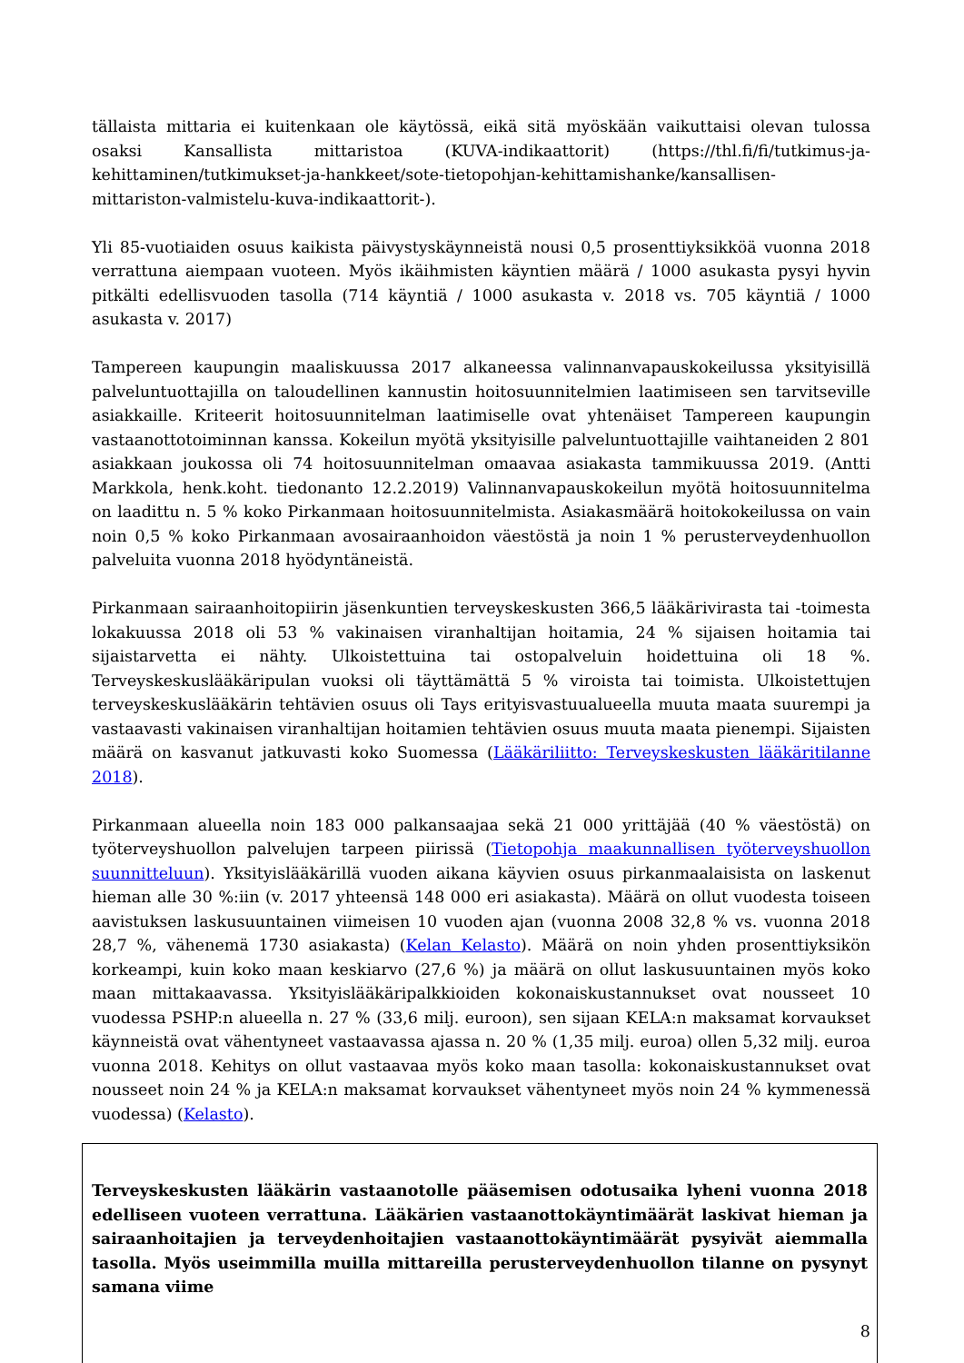tällaista mittaria ei kuitenkaan ole käytössä, eikä sitä myöskään vaikuttaisi olevan tulossa osaksi Kansallista mittaristoa (KUVA-indikaattorit) (https://thl.fi/fi/tutkimus-ja-kehittaminen/tutkimukset-ja-hankkeet/sote-tietopohjan-kehittamishanke/kansallisen-mittariston-valmistelu-kuva-indikaattorit-).
Yli 85-vuotiaiden osuus kaikista päivystyskäynneistä nousi 0,5 prosenttiyksikköä vuonna 2018 verrattuna aiempaan vuoteen. Myös ikäihmisten käyntien määrä / 1000 asukasta pysyi hyvin pitkälti edellisvuoden tasolla (714 käyntiä / 1000 asukasta v. 2018 vs. 705 käyntiä / 1000 asukasta v. 2017)
Tampereen kaupungin maaliskuussa 2017 alkaneessa valinnanvapauskokeilussa yksityisillä palveluntuottajilla on taloudellinen kannustin hoitosuunnitelmien laatimiseen sen tarvitseville asiakkaille. Kriteerit hoitosuunnitelman laatimiselle ovat yhtenäiset Tampereen kaupungin vastaanottotoiminnan kanssa. Kokeilun myötä yksityisille palveluntuottajille vaihtaneiden 2 801 asiakkaan joukossa oli 74 hoitosuunnitelman omaavaa asiakasta tammikuussa 2019. (Antti Markkola, henk.koht. tiedonanto 12.2.2019) Valinnanvapauskokeilun myötä hoitosuunnitelma on laadittu n. 5 % koko Pirkanmaan hoitosuunnitelmista. Asiakasmäärä hoitokokeilussa on vain noin 0,5 % koko Pirkanmaan avosairaanhoidon väestöstä ja noin 1 % perusterveydenhuollon palveluita vuonna 2018 hyödyntäneistä.
Pirkanmaan sairaanhoitopiirin jäsenkuntien terveyskeskusten 366,5 lääkärivirasta tai -toimesta lokakuussa 2018 oli 53 % vakinaisen viranhaltijan hoitamia, 24 % sijaisen hoitamia tai sijaistarvetta ei nähty. Ulkoistettuina tai ostopalveluin hoidettuina oli 18 %. Terveyskeskuslääkäripulan vuoksi oli täyttämättä 5 % viroista tai toimista. Ulkoistettujen terveyskeskuslääkärin tehtävien osuus oli Tays erityisvastuualueella muuta maata suurempi ja vastaavasti vakinaisen viranhaltijan hoitamien tehtävien osuus muuta maata pienempi. Sijaisten määrä on kasvanut jatkuvasti koko Suomessa (Lääkäriliitto: Terveyskeskusten lääkäritilanne 2018).
Pirkanmaan alueella noin 183 000 palkansaajaa sekä 21 000 yrittäjää (40 % väestöstä) on työterveyshuollon palvelujen tarpeen piirissä (Tietopohja maakunnallisen työterveyshuollon suunnitteluun). Yksityislääkärillä vuoden aikana käyvien osuus pirkanmaalaisista on laskenut hieman alle 30 %:iin (v. 2017 yhteensä 148 000 eri asiakasta). Määrä on ollut vuodesta toiseen aavistuksen laskusuuntainen viimeisen 10 vuoden ajan (vuonna 2008 32,8 % vs. vuonna 2018 28,7 %, vähenemä 1730 asiakasta) (Kelan Kelasto). Määrä on noin yhden prosenttiyksikön korkeampi, kuin koko maan keskiarvo (27,6 %) ja määrä on ollut laskusuuntainen myös koko maan mittakaavassa. Yksityislääkäripalkkioiden kokonaiskustannukset ovat nousseet 10 vuodessa PSHP:n alueella n. 27 % (33,6 milj. euroon), sen sijaan KELA:n maksamat korvaukset käynneistä ovat vähentyneet vastaavassa ajassa n. 20 % (1,35 milj. euroa) ollen 5,32 milj. euroa vuonna 2018. Kehitys on ollut vastaavaa myös koko maan tasolla: kokonaiskustannukset ovat nousseet noin 24 % ja KELA:n maksamat korvaukset vähentyneet myös noin 24 % kymmenessä vuodessa) (Kelasto).
Terveyskeskusten lääkärin vastaanotolle pääsemisen odotusaika lyheni vuonna 2018 edelliseen vuoteen verrattuna. Lääkärien vastaanottokäyntimäärät laskivat hieman ja sairaanhoitajien ja terveydenhoitajien vastaanottokäyntimäärät pysyivät aiemmalla tasolla. Myös useimmilla muilla mittareilla perusterveydenhuollon tilanne on pysynyt samana viime
8